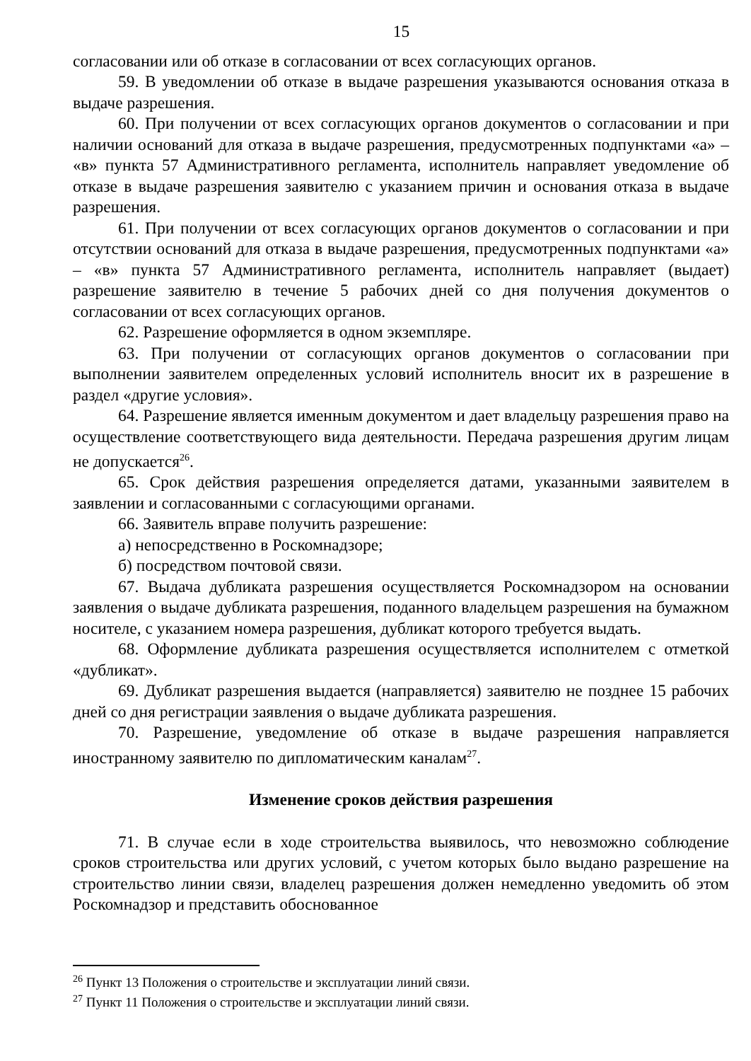15
согласовании или об отказе в согласовании от всех согласующих органов.
59. В уведомлении об отказе в выдаче разрешения указываются основания отказа в выдаче разрешения.
60. При получении от всех согласующих органов документов о согласовании и при наличии оснований для отказа в выдаче разрешения, предусмотренных подпунктами «а» – «в» пункта 57 Административного регламента, исполнитель направляет уведомление об отказе в выдаче разрешения заявителю с указанием причин и основания отказа в выдаче разрешения.
61. При получении от всех согласующих органов документов о согласовании и при отсутствии оснований для отказа в выдаче разрешения, предусмотренных подпунктами «а» – «в» пункта 57 Административного регламента, исполнитель направляет (выдает) разрешение заявителю в течение 5 рабочих дней со дня получения документов о согласовании от всех согласующих органов.
62. Разрешение оформляется в одном экземпляре.
63. При получении от согласующих органов документов о согласовании при выполнении заявителем определенных условий исполнитель вносит их в разрешение в раздел «другие условия».
64. Разрешение является именным документом и дает владельцу разрешения право на осуществление соответствующего вида деятельности. Передача разрешения другим лицам не допускается<sup>26</sup>.
65. Срок действия разрешения определяется датами, указанными заявителем в заявлении и согласованными с согласующими органами.
66. Заявитель вправе получить разрешение:
а) непосредственно в Роскомнадзоре;
б) посредством почтовой связи.
67. Выдача дубликата разрешения осуществляется Роскомнадзором на основании заявления о выдаче дубликата разрешения, поданного владельцем разрешения на бумажном носителе, с указанием номера разрешения, дубликат которого требуется выдать.
68. Оформление дубликата разрешения осуществляется исполнителем с отметкой «дубликат».
69. Дубликат разрешения выдается (направляется) заявителю не позднее 15 рабочих дней со дня регистрации заявления о выдаче дубликата разрешения.
70. Разрешение, уведомление об отказе в выдаче разрешения направляется иностранному заявителю по дипломатическим каналам<sup>27</sup>.
Изменение сроков действия разрешения
71. В случае если в ходе строительства выявилось, что невозможно соблюдение сроков строительства или других условий, с учетом которых было выдано разрешение на строительство линии связи, владелец разрешения должен немедленно уведомить об этом Роскомнадзор и представить обоснованное
<sup>26</sup> Пункт 13 Положения о строительстве и эксплуатации линий связи.
<sup>27</sup> Пункт 11 Положения о строительстве и эксплуатации линий связи.